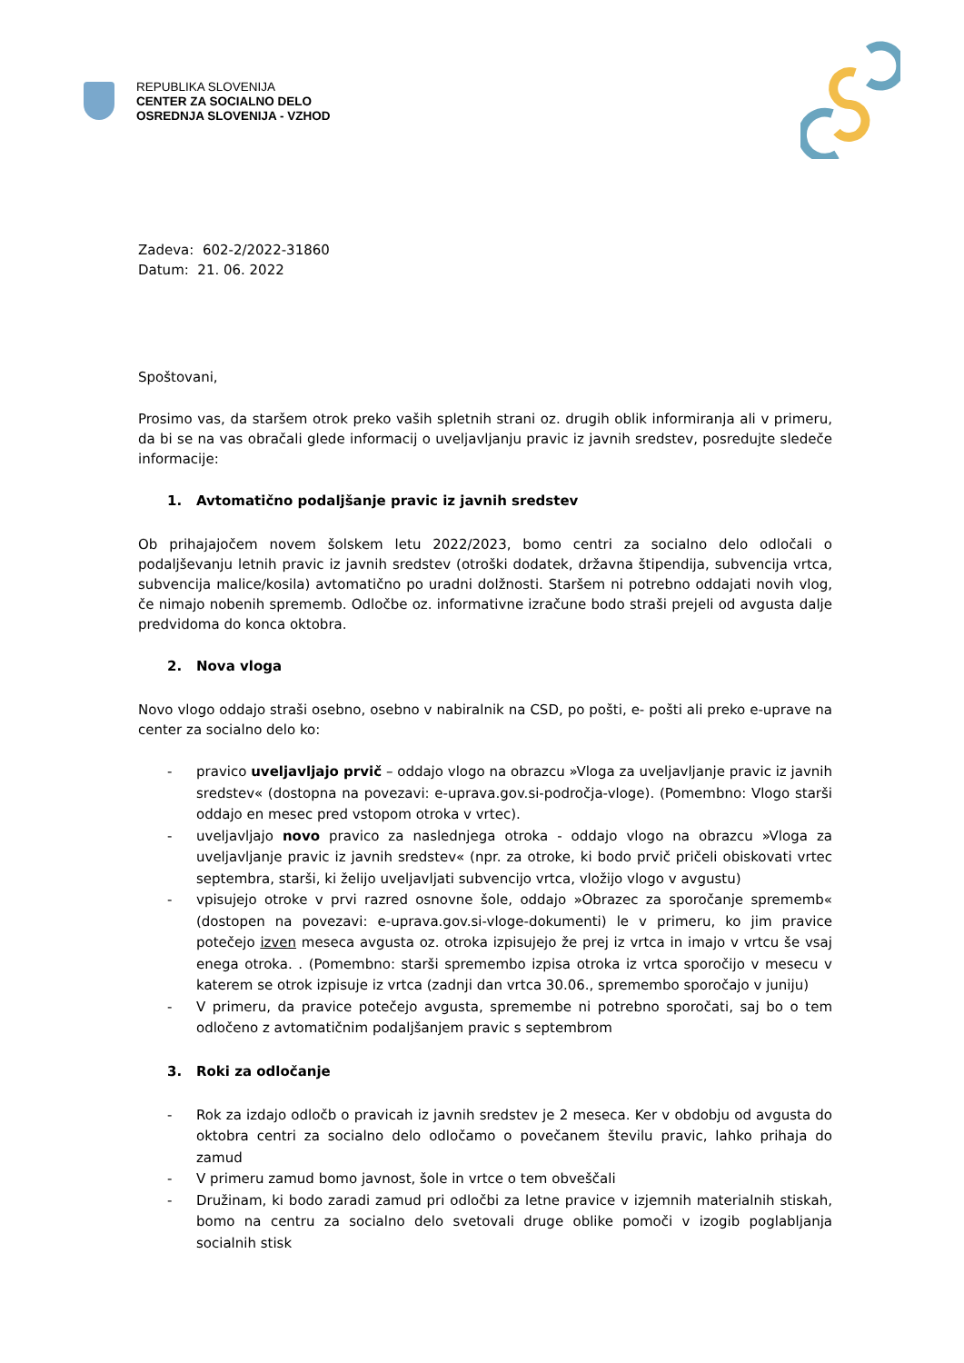REPUBLIKA SLOVENIJA
CENTER ZA SOCIALNO DELO
OSREDNJA SLOVENIJA - VZHOD
Zadeva: 602-2/2022-31860
Datum: 21. 06. 2022
Spoštovani,
Prosimo vas, da staršem otrok preko vaših spletnih strani oz. drugih oblik informiranja ali v primeru, da bi se na vas obračali glede informacij o uveljavljanju pravic iz javnih sredstev, posredujte sledeče informacije:
1. Avtomatično podaljšanje pravic iz javnih sredstev
Ob prihajajočem novem šolskem letu 2022/2023, bomo centri za socialno delo odločali o podaljševanju letnih pravic iz javnih sredstev (otroški dodatek, državna štipendija, subvencija vrtca, subvencija malice/kosila) avtomatično po uradni dolžnosti. Staršem ni potrebno oddajati novih vlog, če nimajo nobenih sprememb. Odločbe oz. informativne izračune bodo straši prejeli od avgusta dalje predvidoma do konca oktobra.
2. Nova vloga
Novo vlogo oddajo straši osebno, osebno v nabiralnik na CSD, po pošti, e- pošti ali preko e-uprave na center za socialno delo ko:
- pravico uveljavljajo prvič – oddajo vlogo na obrazcu »Vloga za uveljavljanje pravic iz javnih sredstev« (dostopna na povezavi: e-uprava.gov.si-področja-vloge). (Pomembno: Vlogo starši oddajo en mesec pred vstopom otroka v vrtec).
- uveljavljajo novo pravico za naslednjega otroka - oddajo vlogo na obrazcu »Vloga za uveljavljanje pravic iz javnih sredstev« (npr. za otroke, ki bodo prvič pričeli obiskovati vrtec septembra, starši, ki želijo uveljavljati subvencijo vrtca, vložijo vlogo v avgustu)
- vpisujejo otroke v prvi razred osnovne šole, oddajo »Obrazec za sporočanje sprememb« (dostopen na povezavi: e-uprava.gov.si-vloge-dokumenti) le v primeru, ko jim pravice potečejo izven meseca avgusta oz. otroka izpisujejo že prej iz vrtca in imajo v vrtcu še vsaj enega otroka. . (Pomembno: starši spremembo izpisa otroka iz vrtca sporočijo v mesecu v katerem se otrok izpisuje iz vrtca (zadnji dan vrtca 30.06., spremembo sporočajo v juniju)
- V primeru, da pravice potečejo avgusta, spremembe ni potrebno sporočati, saj bo o tem odločeno z avtomatičnim podaljšanjem pravic s septembrom
3. Roki za odločanje
- Rok za izdajo odločb o pravicah iz javnih sredstev je 2 meseca. Ker v obdobju od avgusta do oktobra centri za socialno delo odločamo o povečanem številu pravic, lahko prihaja do zamud
- V primeru zamud bomo javnost, šole in vrtce o tem obveščali
- Družinam, ki bodo zaradi zamud pri odločbi za letne pravice v izjemnih materialnih stiskah, bomo na centru za socialno delo svetovali druge oblike pomoči v izogib poglabljanja socialnih stisk